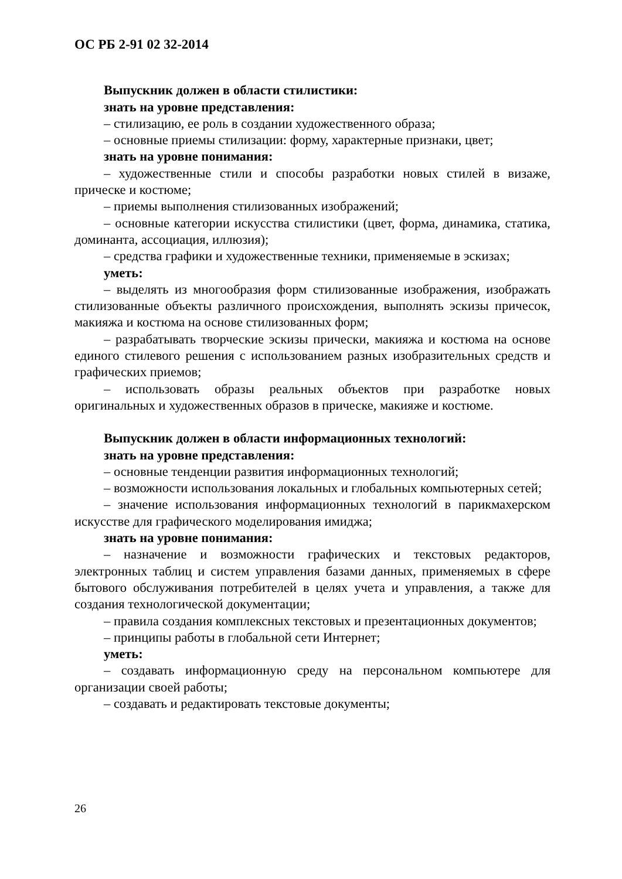ОС РБ 2-91 02 32-2014
Выпускник должен в области стилистики:
знать на уровне представления:
– стилизацию, ее роль в создании художественного образа;
– основные приемы стилизации: форму, характерные признаки, цвет;
знать на уровне понимания:
– художественные стили и способы разработки новых стилей в визаже, прическе и костюме;
– приемы выполнения стилизованных изображений;
– основные категории искусства стилистики (цвет, форма, динамика, статика, доминанта, ассоциация, иллюзия);
– средства графики и художественные техники, применяемые в эскизах;
уметь:
– выделять из многообразия форм стилизованные изображения, изображать стилизованные объекты различного происхождения, выполнять эскизы причесок, макияжа и костюма на основе стилизованных форм;
– разрабатывать творческие эскизы прически, макияжа и костюма на основе единого стилевого решения с использованием разных изобразительных средств и графических приемов;
– использовать образы реальных объектов при разработке новых оригинальных и художественных образов в прическе, макияже и костюме.
Выпускник должен в области информационных технологий:
знать на уровне представления:
– основные тенденции развития информационных технологий;
– возможности использования локальных и глобальных компьютерных сетей;
– значение использования информационных технологий в парикмахерском искусстве для графического моделирования имиджа;
знать на уровне понимания:
– назначение и возможности графических и текстовых редакторов, электронных таблиц и систем управления базами данных, применяемых в сфере бытового обслуживания потребителей в целях учета и управления, а также для создания технологической документации;
– правила создания комплексных текстовых и презентационных документов;
– принципы работы в глобальной сети Интернет;
уметь:
– создавать информационную среду на персональном компьютере для организации своей работы;
– создавать и редактировать текстовые документы;
26